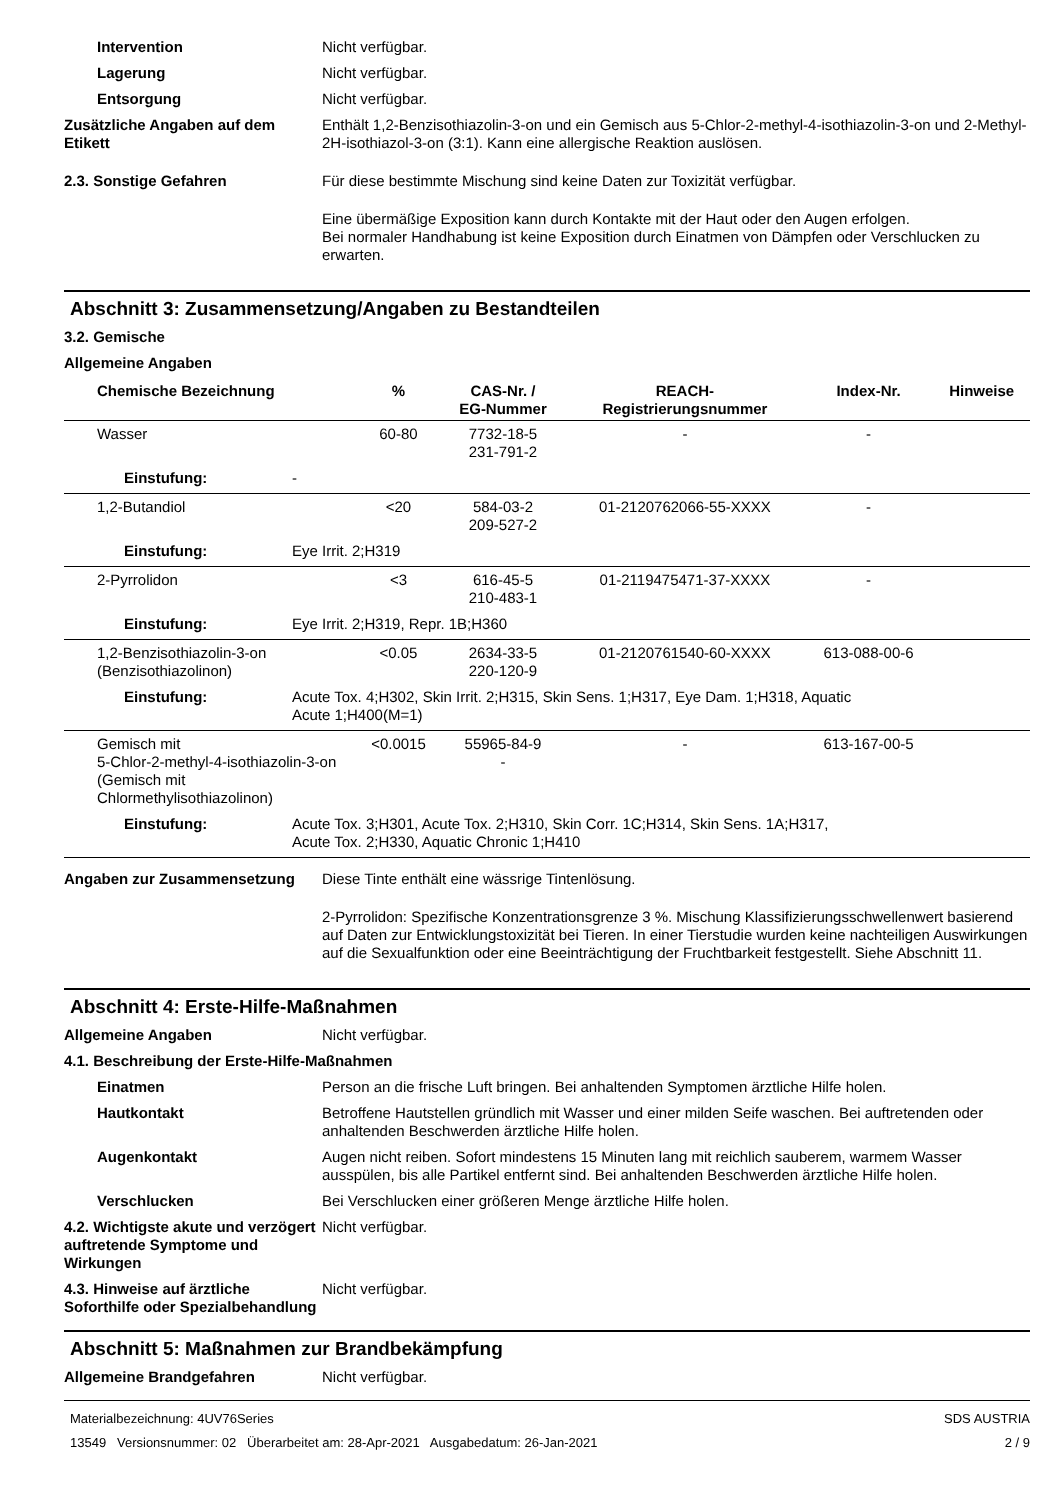Intervention Nicht verfügbar.
Lagerung Nicht verfügbar.
Entsorgung Nicht verfügbar.
Zusätzliche Angaben auf dem Etikett
Enthält 1,2-Benzisothiazolin-3-on und ein Gemisch aus 5-Chlor-2-methyl-4-isothiazolin-3-on und 2-Methyl-2H-isothiazol-3-on (3:1). Kann eine allergische Reaktion auslösen.
2.3. Sonstige Gefahren Für diese bestimmte Mischung sind keine Daten zur Toxizität verfügbar.
Eine übermäßige Exposition kann durch Kontakte mit der Haut oder den Augen erfolgen.
Bei normaler Handhabung ist keine Exposition durch Einatmen von Dämpfen oder Verschlucken zu erwarten.
Abschnitt 3: Zusammensetzung/Angaben zu Bestandteilen
3.2. Gemische
Allgemeine Angaben
| Chemische Bezeichnung | | % | CAS-Nr. / EG-Nummer | REACH- Registrierungsnummer | Index-Nr. | Hinweise |
| --- | --- | --- | --- | --- | --- | --- |
| Wasser | | 60-80 | 7732-18-5 231-791-2 | - | - | |
| Einstufung: | - | | | | | |
| 1,2-Butandiol | | <20 | 584-03-2 209-527-2 | 01-2120762066-55-XXXX | - | |
| Einstufung: | Eye Irrit. 2;H319 | | | | | |
| 2-Pyrrolidon | | <3 | 616-45-5 210-483-1 | 01-2119475471-37-XXXX | - | |
| Einstufung: | Eye Irrit. 2;H319, Repr. 1B;H360 | | | | | |
| 1,2-Benzisothiazolin-3-on (Benzisothiazolinon) | | <0.05 | 2634-33-5 220-120-9 | 01-2120761540-60-XXXX | 613-088-00-6 | |
| Einstufung: | Acute Tox. 4;H302, Skin Irrit. 2;H315, Skin Sens. 1;H317, Eye Dam. 1;H318, Aquatic Acute 1;H400(M=1) | | | | | |
| Gemisch mit 5-Chlor-2-methyl-4-isothiazolin-3-on (Gemisch mit Chlormethylisothiazolinon) | | <0.0015 | 55965-84-9 - | - | 613-167-00-5 | |
| Einstufung: | Acute Tox. 3;H301, Acute Tox. 2;H310, Skin Corr. 1C;H314, Skin Sens. 1A;H317, Acute Tox. 2;H330, Aquatic Chronic 1;H410 | | | | | |
Angaben zur Zusammensetzung Diese Tinte enthält eine wässrige Tintenlösung.
2-Pyrrolidon: Spezifische Konzentrationsgrenze 3 %. Mischung Klassifizierungsschwellenwert basierend auf Daten zur Entwicklungstoxizität bei Tieren. In einer Tierstudie wurden keine nachteiligen Auswirkungen auf die Sexualfunktion oder eine Beeinträchtigung der Fruchtbarkeit festgestellt. Siehe Abschnitt 11.
Abschnitt 4: Erste-Hilfe-Maßnahmen
Allgemeine Angaben Nicht verfügbar.
4.1. Beschreibung der Erste-Hilfe-Maßnahmen
Einatmen Person an die frische Luft bringen. Bei anhaltenden Symptomen ärztliche Hilfe holen.
Hautkontakt Betroffene Hautstellen gründlich mit Wasser und einer milden Seife waschen. Bei auftretenden oder anhaltenden Beschwerden ärztliche Hilfe holen.
Augenkontakt Augen nicht reiben. Sofort mindestens 15 Minuten lang mit reichlich sauberem, warmem Wasser ausspülen, bis alle Partikel entfernt sind. Bei anhaltenden Beschwerden ärztliche Hilfe holen.
Verschlucken Bei Verschlucken einer größeren Menge ärztliche Hilfe holen.
4.2. Wichtigste akute und verzögert auftretende Symptome und Wirkungen
Nicht verfügbar.
4.3. Hinweise auf ärztliche Soforthilfe oder Spezialbehandlung
Nicht verfügbar.
Abschnitt 5: Maßnahmen zur Brandbekämpfung
Allgemeine Brandgefahren Nicht verfügbar.
Materialbezeichnung: 4UV76Series
13549 Versionsnummer: 02 Überarbeitet am: 28-Apr-2021 Ausgabedatum: 26-Jan-2021
SDS AUSTRIA
2 / 9